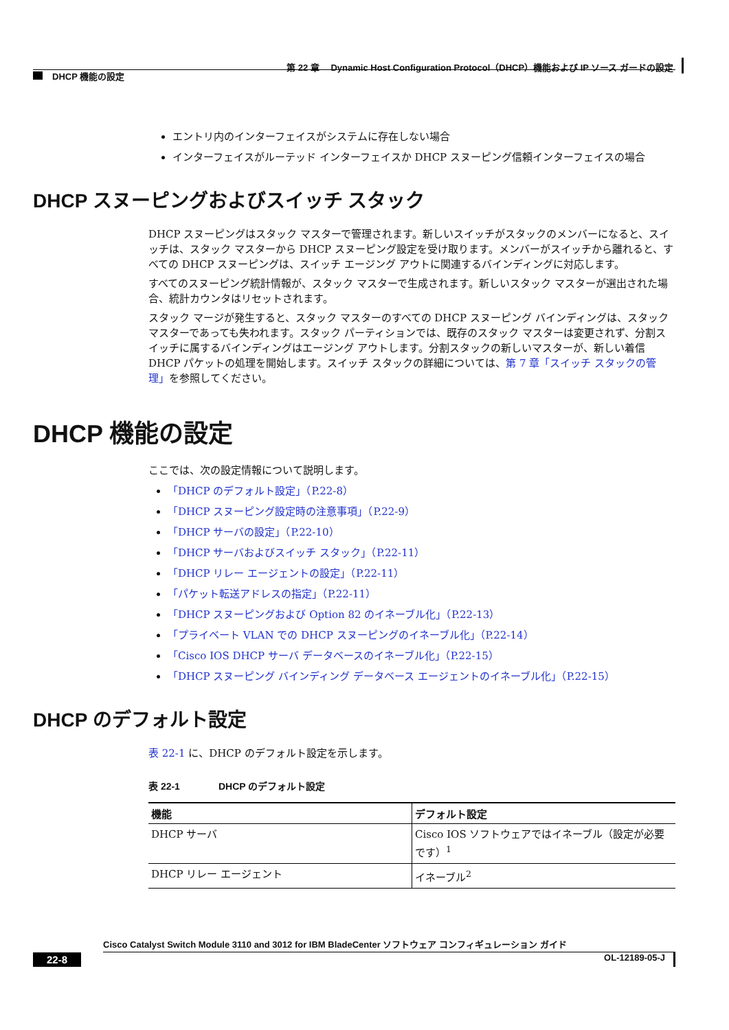第 22 章　 Dynamic Host Configuration Protocol（DHCP）機能および IP ソース ガードの設定
DHCP 機能の設定
エントリ内のインターフェイスがシステムに存在しない場合
インターフェイスがルーテッド インターフェイスか DHCP スヌーピング信頼インターフェイスの場合
DHCP スヌーピングおよびスイッチ スタック
DHCP スヌーピングはスタック マスターで管理されます。新しいスイッチがスタックのメンバーになると、スイッチは、スタック マスターから DHCP スヌーピング設定を受け取ります。メンバーがスイッチから離れると、すべての DHCP スヌーピングは、スイッチ エージング アウトに関連するバインディングに対応します。
すべてのスヌーピング統計情報が、スタック マスターで生成されます。新しいスタック マスターが選出された場合、統計カウンタはリセットされます。
スタック マージが発生すると、スタック マスターのすべての DHCP スヌーピング バインディングは、スタック マスターであっても失われます。スタック パーティションでは、既存のスタック マスターは変更されず、分割スイッチに属するバインディングはエージング アウトします。分割スタックの新しいマスターが、新しい着信 DHCP パケットの処理を開始します。スイッチ スタックの詳細については、第 7 章「スイッチ スタックの管理」を参照してください。
DHCP 機能の設定
ここでは、次の設定情報について説明します。
「DHCP のデフォルト設定」（P.22-8）
「DHCP スヌーピング設定時の注意事項」（P.22-9）
「DHCP サーバの設定」（P.22-10）
「DHCP サーバおよびスイッチ スタック」（P.22-11）
「DHCP リレー エージェントの設定」（P.22-11）
「パケット転送アドレスの指定」（P.22-11）
「DHCP スヌーピングおよび Option 82 のイネーブル化」（P.22-13）
「プライベート VLAN での DHCP スヌーピングのイネーブル化」（P.22-14）
「Cisco IOS DHCP サーバ データベースのイネーブル化」（P.22-15）
「DHCP スヌーピング バインディング データベース エージェントのイネーブル化」（P.22-15）
DHCP のデフォルト設定
表 22-1 に、DHCP のデフォルト設定を示します。
表 22-1　　　　DHCP のデフォルト設定
| 機能 | デフォルト設定 |
| --- | --- |
| DHCP サーバ | Cisco IOS ソフトウェアではイネーブル（設定が必要です）<sup>1</sup> |
| DHCP リレー エージェント | イネーブル<sup>2</sup> |
Cisco Catalyst Switch Module 3110 and 3012 for IBM BladeCenter ソフトウェア コンフィギュレーション ガイド
22-8 OL-12189-05-J